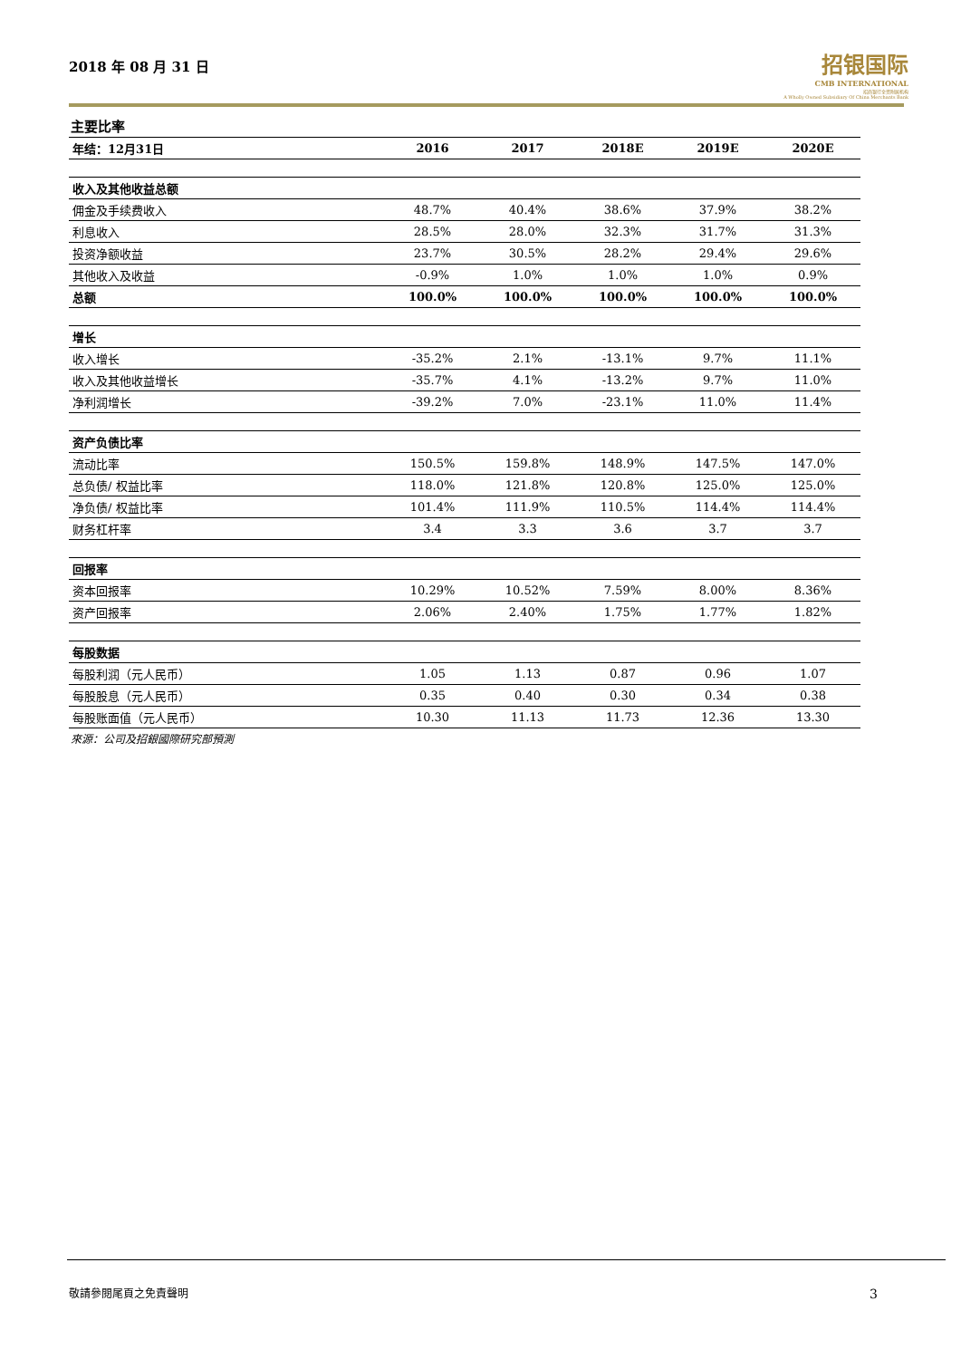2018 年 08 月 31 日
招银国际
CMB INTERNATIONAL
招商银行全资附属机构
A Wholly Owned Subsidiary Of China Merchants Bank
主要比率
| 年结：12月31日 | 2016 | 2017 | 2018E | 2019E | 2020E |
| --- | --- | --- | --- | --- | --- |
| 收入及其他收益总额 | | | | | |
| 佣金及手续费收入 | 48.7% | 40.4% | 38.6% | 37.9% | 38.2% |
| 利息收入 | 28.5% | 28.0% | 32.3% | 31.7% | 31.3% |
| 投资净额收益 | 23.7% | 30.5% | 28.2% | 29.4% | 29.6% |
| 其他收入及收益 | -0.9% | 1.0% | 1.0% | 1.0% | 0.9% |
| 总额 | 100.0% | 100.0% | 100.0% | 100.0% | 100.0% |
| 增长 | | | | | |
| 收入增长 | -35.2% | 2.1% | -13.1% | 9.7% | 11.1% |
| 收入及其他收益增长 | -35.7% | 4.1% | -13.2% | 9.7% | 11.0% |
| 净利润增长 | -39.2% | 7.0% | -23.1% | 11.0% | 11.4% |
| 资产负债比率 | | | | | |
| 流动比率 | 150.5% | 159.8% | 148.9% | 147.5% | 147.0% |
| 总负债/ 权益比率 | 118.0% | 121.8% | 120.8% | 125.0% | 125.0% |
| 净负债/ 权益比率 | 101.4% | 111.9% | 110.5% | 114.4% | 114.4% |
| 财务杠杆率 | 3.4 | 3.3 | 3.6 | 3.7 | 3.7 |
| 回报率 | | | | | |
| 资本回报率 | 10.29% | 10.52% | 7.59% | 8.00% | 8.36% |
| 资产回报率 | 2.06% | 2.40% | 1.75% | 1.77% | 1.82% |
| 每股数据 | | | | | |
| 每股利润（元人民币） | 1.05 | 1.13 | 0.87 | 0.96 | 1.07 |
| 每股股息（元人民币） | 0.35 | 0.40 | 0.30 | 0.34 | 0.38 |
| 每股账面值（元人民币） | 10.30 | 11.13 | 11.73 | 12.36 | 13.30 |
來源：公司及招銀國際研究部預測
敬請參閱尾頁之免責聲明 3